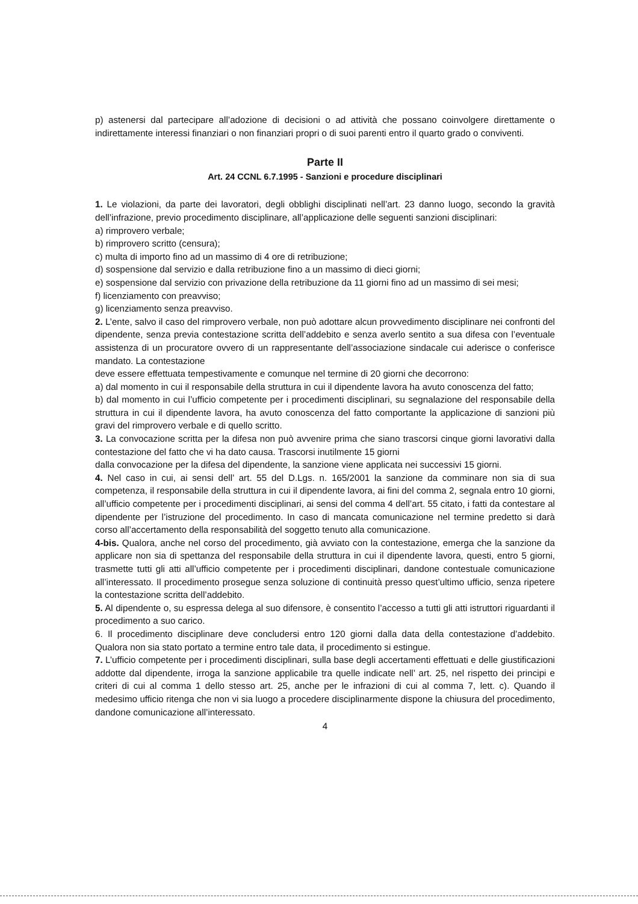p) astenersi dal partecipare all’adozione di decisioni o ad attività che possano coinvolgere direttamente o indirettamente interessi finanziari o non finanziari propri o di suoi parenti entro il quarto grado o conviventi.
Parte II
Art. 24 CCNL 6.7.1995 - Sanzioni e procedure disciplinari
1. Le violazioni, da parte dei lavoratori, degli obblighi disciplinati nell’art. 23 danno luogo, secondo la gravità dell’infrazione, previo procedimento disciplinare, all’applicazione delle seguenti sanzioni disciplinari:
a) rimprovero verbale;
b) rimprovero scritto (censura);
c) multa di importo fino ad un massimo di 4 ore di retribuzione;
d) sospensione dal servizio e dalla retribuzione fino a un massimo di dieci giorni;
e) sospensione dal servizio con privazione della retribuzione da 11 giorni fino ad un massimo di sei mesi;
f) licenziamento con preavviso;
g) licenziamento senza preavviso.
2. L’ente, salvo il caso del rimprovero verbale, non può adottare alcun provvedimento disciplinare nei confronti del dipendente, senza previa contestazione scritta dell’addebito e senza averlo sentito a sua difesa con l’eventuale assistenza di un procuratore ovvero di un rappresentante dell’associazione sindacale cui aderisce o conferisce mandato. La contestazione
deve essere effettuata tempestivamente e comunque nel termine di 20 giorni che decorrono:
a) dal momento in cui il responsabile della struttura in cui il dipendente lavora ha avuto conoscenza del fatto;
b) dal momento in cui l’ufficio competente per i procedimenti disciplinari, su segnalazione del responsabile della struttura in cui il dipendente lavora, ha avuto conoscenza del fatto comportante la applicazione di sanzioni più gravi del rimprovero verbale e di quello scritto.
3. La convocazione scritta per la difesa non può avvenire prima che siano trascorsi cinque giorni lavorativi dalla contestazione del fatto che vi ha dato causa. Trascorsi inutilmente 15 giorni
dalla convocazione per la difesa del dipendente, la sanzione viene applicata nei successivi 15 giorni.
4. Nel caso in cui, ai sensi dell’ art. 55 del D.Lgs. n. 165/2001 la sanzione da comminare non sia di sua competenza, il responsabile della struttura in cui il dipendente lavora, ai fini del comma 2, segnala entro 10 giorni, all’ufficio competente per i procedimenti disciplinari, ai sensi del comma 4 dell’art. 55 citato, i fatti da contestare al dipendente per l’istruzione del procedimento. In caso di mancata comunicazione nel termine predetto si darà corso all’accertamento della responsabilità del soggetto tenuto alla comunicazione.
4-bis. Qualora, anche nel corso del procedimento, già avviato con la contestazione, emerga che la sanzione da applicare non sia di spettanza del responsabile della struttura in cui il dipendente lavora, questi, entro 5 giorni, trasmette tutti gli atti all’ufficio competente per i procedimenti disciplinari, dandone contestuale comunicazione all’interessato. Il procedimento prosegue senza soluzione di continuità presso quest’ultimo ufficio, senza ripetere la contestazione scritta dell’addebito.
5. Al dipendente o, su espressa delega al suo difensore, è consentito l’accesso a tutti gli atti istruttori riguardanti il procedimento a suo carico.
6. Il procedimento disciplinare deve concludersi entro 120 giorni dalla data della contestazione d’addebito. Qualora non sia stato portato a termine entro tale data, il procedimento si estingue.
7. L’ufficio competente per i procedimenti disciplinari, sulla base degli accertamenti effettuati e delle giustificazioni addotte dal dipendente, irroga la sanzione applicabile tra quelle indicate nell’ art. 25, nel rispetto dei principi e criteri di cui al comma 1 dello stesso art. 25, anche per le infrazioni di cui al comma 7, lett. c). Quando il medesimo ufficio ritenga che non vi sia luogo a procedere disciplinarmente dispone la chiusura del procedimento, dandone comunicazione all’interessato.
4